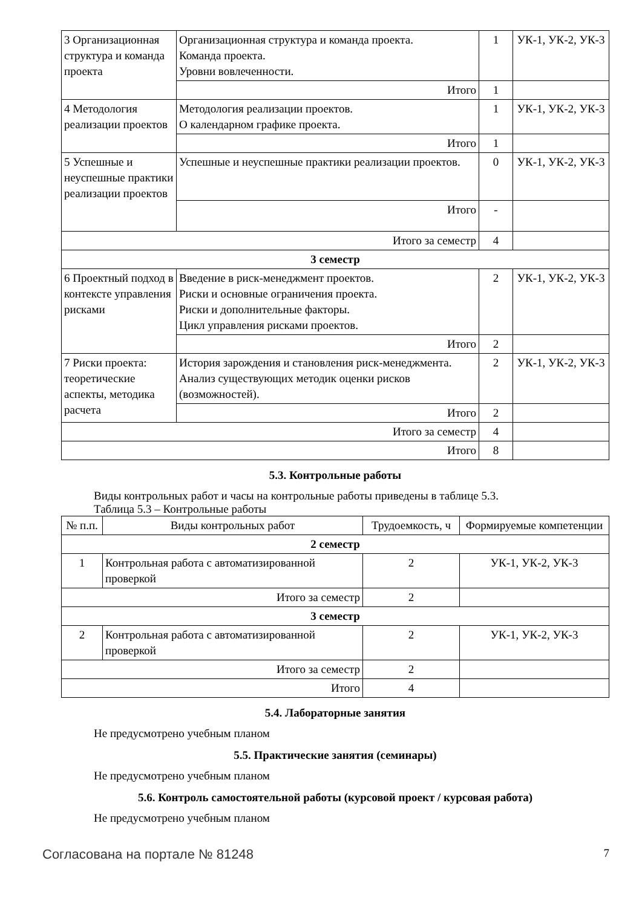| 3 Организационная структура и команда проекта | Организационная структура и команда проекта. Команда проекта. Уровни вовлеченности. | 1 | УК-1, УК-2, УК-3 |
| | Итого | 1 | |
| 4 Методология реализации проектов | Методология реализации проектов. О календарном графике проекта. | 1 | УК-1, УК-2, УК-3 |
| | Итого | 1 | |
| 5 Успешные и неуспешные практики реализации проектов | Успешные и неуспешные практики реализации проектов. | 0 | УК-1, УК-2, УК-3 |
| | Итого | - | |
| Итого за семестр | | 4 | |
| 3 семестр | | | |
| 6 Проектный подход в контексте управления рисками | Введение в риск-менеджмент проектов. Риски и основные ограничения проекта. Риски и дополнительные факторы. Цикл управления рисками проектов. | 2 | УК-1, УК-2, УК-3 |
| | Итого | 2 | |
| 7 Риски проекта: теоретические аспекты, методика расчета | История зарождения и становления риск-менеджмента. Анализ существующих методик оценки рисков (возможностей). | 2 | УК-1, УК-2, УК-3 |
| | Итого | 2 | |
| Итого за семестр | | 4 | |
| Итого | | 8 | |
5.3. Контрольные работы
Виды контрольных работ и часы на контрольные работы приведены в таблице 5.3.
Таблица 5.3 – Контрольные работы
| № п.п. | Виды контрольных работ | Трудоемкость, ч | Формируемые компетенции |
| --- | --- | --- | --- |
| 2 семестр | | | |
| 1 | Контрольная работа с автоматизированной проверкой | 2 | УК-1, УК-2, УК-3 |
| Итого за семестр | | 2 | |
| 3 семестр | | | |
| 2 | Контрольная работа с автоматизированной проверкой | 2 | УК-1, УК-2, УК-3 |
| Итого за семестр | | 2 | |
| Итого | | 4 | |
5.4. Лабораторные занятия
Не предусмотрено учебным планом
5.5. Практические занятия (семинары)
Не предусмотрено учебным планом
5.6. Контроль самостоятельной работы (курсовой проект / курсовая работа)
Не предусмотрено учебным планом
Согласована на портале № 81248 7